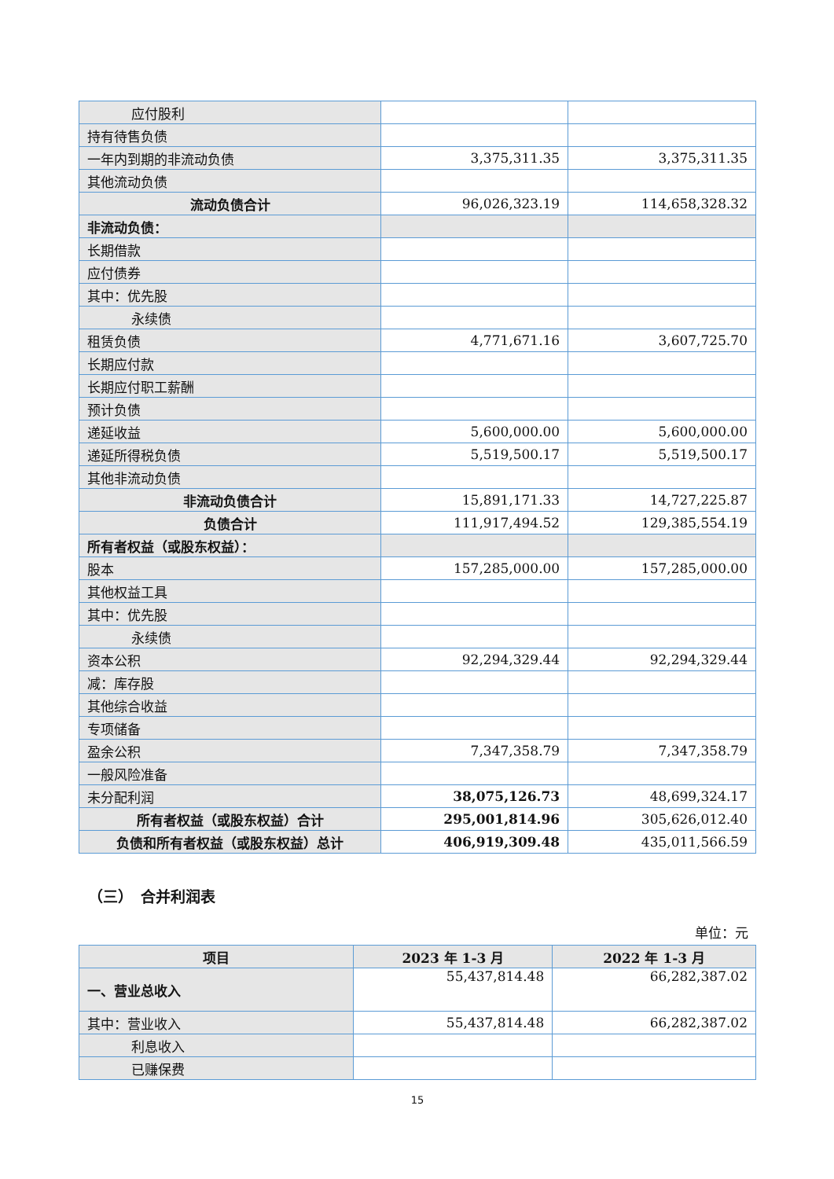| 应付股利 | | |
| 持有待售负债 | | |
| 一年内到期的非流动负债 | 3,375,311.35 | 3,375,311.35 |
| 其他流动负债 | | |
| 流动负债合计 | 96,026,323.19 | 114,658,328.32 |
| 非流动负债： | | |
| 长期借款 | | |
| 应付债券 | | |
| 其中：优先股 | | |
| 永续债 | | |
| 租赁负债 | 4,771,671.16 | 3,607,725.70 |
| 长期应付款 | | |
| 长期应付职工薪酬 | | |
| 预计负债 | | |
| 递延收益 | 5,600,000.00 | 5,600,000.00 |
| 递延所得税负债 | 5,519,500.17 | 5,519,500.17 |
| 其他非流动负债 | | |
| 非流动负债合计 | 15,891,171.33 | 14,727,225.87 |
| 负债合计 | 111,917,494.52 | 129,385,554.19 |
| 所有者权益（或股东权益）： | | |
| 股本 | 157,285,000.00 | 157,285,000.00 |
| 其他权益工具 | | |
| 其中：优先股 | | |
| 永续债 | | |
| 资本公积 | 92,294,329.44 | 92,294,329.44 |
| 减：库存股 | | |
| 其他综合收益 | | |
| 专项储备 | | |
| 盈余公积 | 7,347,358.79 | 7,347,358.79 |
| 一般风险准备 | | |
| 未分配利润 | 38,075,126.73 | 48,699,324.17 |
| 所有者权益（或股东权益）合计 | 295,001,814.96 | 305,626,012.40 |
| 负债和所有者权益（或股东权益）总计 | 406,919,309.48 | 435,011,566.59 |
（三）　合并利润表
单位：元
| 项目 | 2023 年 1-3 月 | 2022 年 1-3 月 |
| --- | --- | --- |
| 一、营业总收入 | 55,437,814.48 | 66,282,387.02 |
| 其中：营业收入 | 55,437,814.48 | 66,282,387.02 |
| 利息收入 | | |
| 已赚保费 | | |
15